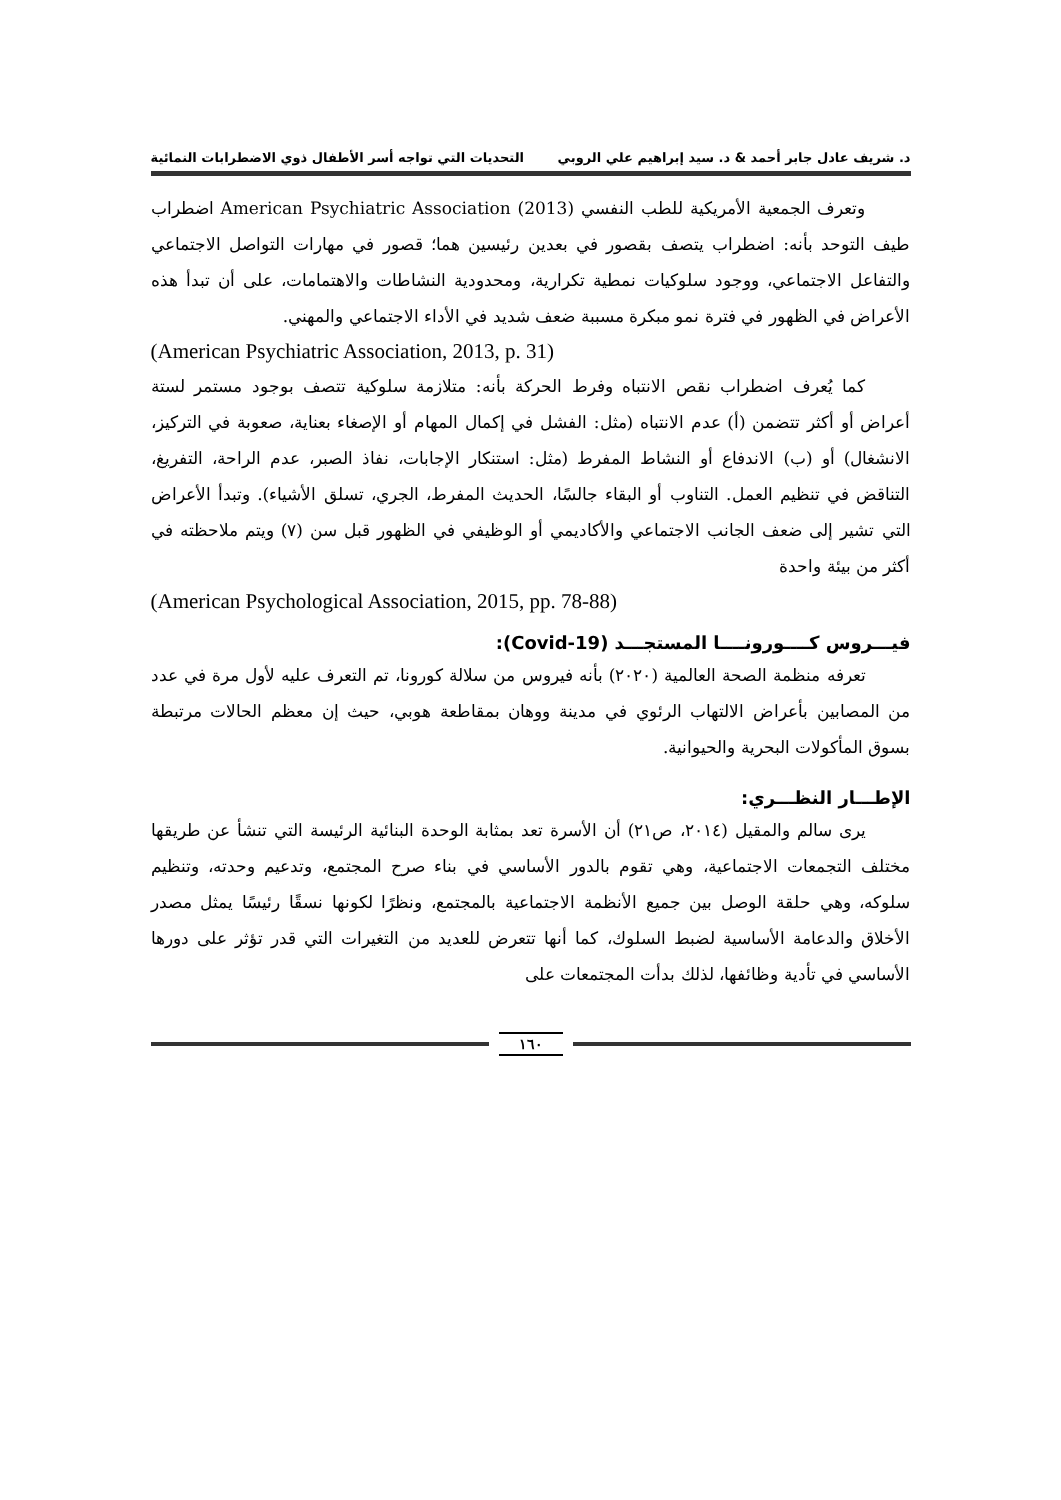د. شريف عادل جابر أحمد & د. سيد إبراهيم علي الروبي التحديات التي تواجه أسر الأطفال ذوي الاضطرابات النمائية
وتعرف الجمعية الأمريكية للطب النفسي (2013) American Psychiatric Association اضطراب طيف التوحد بأنه: اضطراب يتصف بقصور في بعدين رئيسين هما؛ قصور في مهارات التواصل الاجتماعي والتفاعل الاجتماعي، ووجود سلوكيات نمطية تكرارية، ومحدودية النشاطات والاهتمامات، على أن تبدأ هذه الأعراض في الظهور في فترة نمو مبكرة مسببة ضعف شديد في الأداء الاجتماعي والمهني.
(American Psychiatric Association, 2013, p. 31)
كما يُعرف اضطراب نقص الانتباه وفرط الحركة بأنه: متلازمة سلوكية تتصف بوجود مستمر لستة أعراض أو أكثر تتضمن (أ) عدم الانتباه (مثل: الفشل في إكمال المهام أو الإصغاء بعناية، صعوبة في التركيز، الانشغال) أو (ب) الاندفاع أو النشاط المفرط (مثل: استنكار الإجابات، نفاذ الصبر، عدم الراحة، التفريغ، التناقض في تنظيم العمل. التناوب أو البقاء جالسًا، الحديث المفرط، الجري، تسلق الأشياء). وتبدأ الأعراض التي تشير إلى ضعف الجانب الاجتماعي والأكاديمي أو الوظيفي في الظهور قبل سن (٧) ويتم ملاحظته في أكثر من بيئة واحدة
(American Psychological Association, 2015, pp. 78-88)
فيـــروس كــــورونــــا المستجـــد (Covid-19):
تعرفه منظمة الصحة العالمية (٢٠٢٠) بأنه فيروس من سلالة كورونا، تم التعرف عليه لأول مرة في عدد من المصابين بأعراض الالتهاب الرئوي في مدينة ووهان بمقاطعة هوبي، حيث إن معظم الحالات مرتبطة بسوق المأكولات البحرية والحيوانية.
الإطـــار النظـــري:
يرى سالم والمقيل (٢٠١٤، ص٢١) أن الأسرة تعد بمثابة الوحدة البنائية الرئيسة التي تنشأ عن طريقها مختلف التجمعات الاجتماعية، وهي تقوم بالدور الأساسي في بناء صرح المجتمع، وتدعيم وحدته، وتنظيم سلوكه، وهي حلقة الوصل بين جميع الأنظمة الاجتماعية بالمجتمع، ونظرًا لكونها نسقًا رئيسًا يمثل مصدر الأخلاق والدعامة الأساسية لضبط السلوك، كما أنها تتعرض للعديد من التغيرات التي قدر تؤثر على دورها الأساسي في تأدية وظائفها، لذلك بدأت المجتمعات على
١٦٠